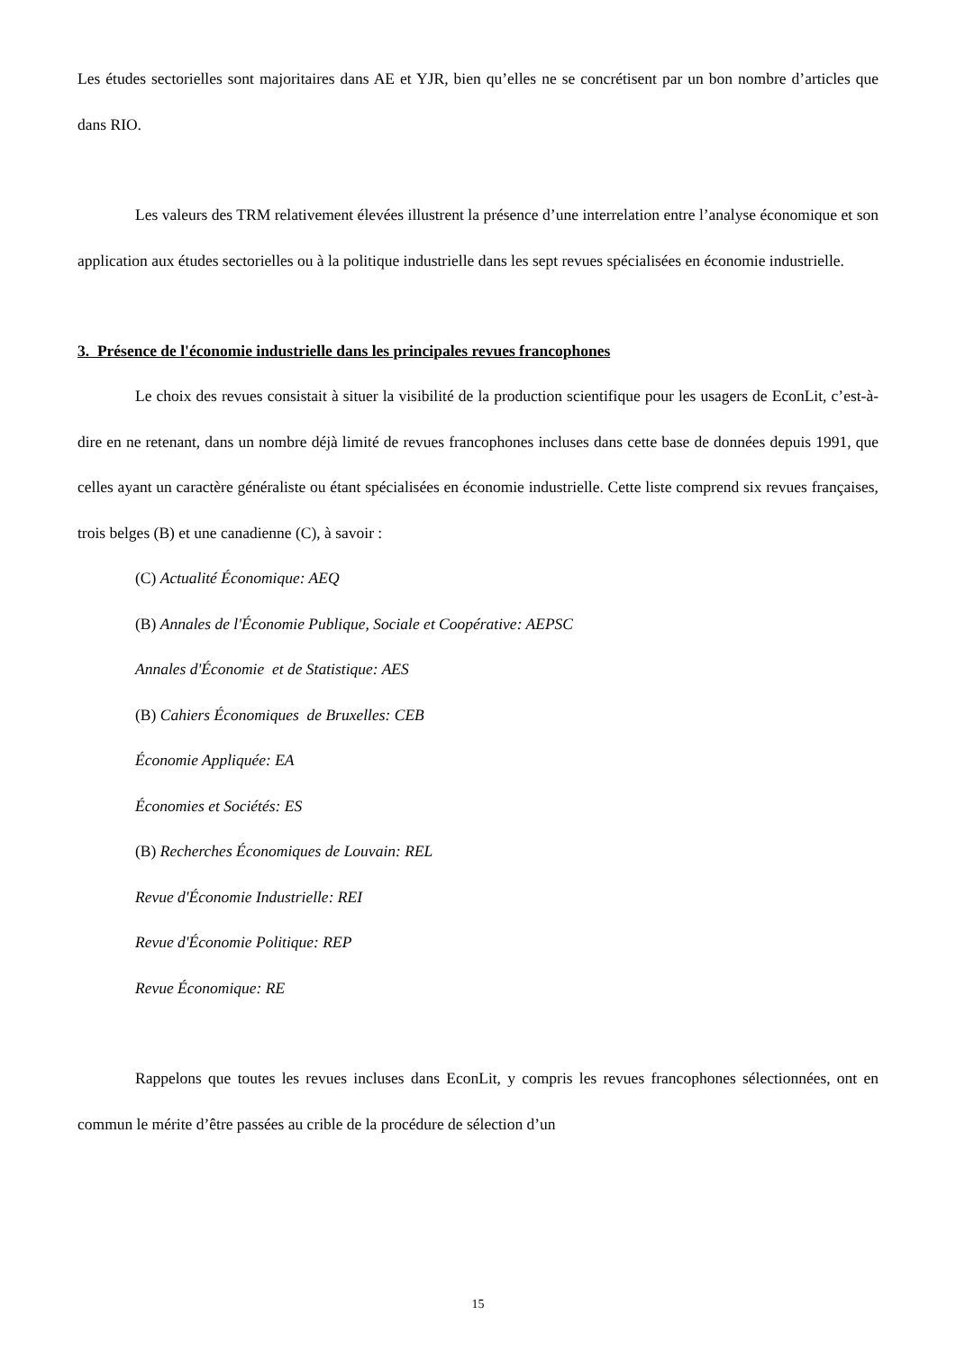Les études sectorielles sont majoritaires dans AE et YJR, bien qu’elles ne se concrétisent par un bon nombre d’articles que dans RIO.
Les valeurs des TRM relativement élevées illustrent la présence d’une interrelation entre l’analyse économique et son application aux études sectorielles ou à la politique industrielle dans les sept revues spécialisées en économie industrielle.
3. Présence de l'économie industrielle dans les principales revues francophones
Le choix des revues consistait à situer la visibilité de la production scientifique pour les usagers de EconLit, c’est-à-dire en ne retenant, dans un nombre déjà limité de revues francophones incluses dans cette base de données depuis 1991, que celles ayant un caractère généraliste ou étant spécialisées en économie industrielle. Cette liste comprend six revues françaises, trois belges (B) et une canadienne (C), à savoir :
(C) Actualité Économique: AEQ
(B) Annales de l'Économie Publique, Sociale et Coopérative: AEPSC
Annales d'Économie et de Statistique: AES
(B) Cahiers Économiques de Bruxelles: CEB
Économie Appliquée: EA
Économies et Sociétés: ES
(B) Recherches Économiques de Louvain: REL
Revue d'Économie Industrielle: REI
Revue d'Économie Politique: REP
Revue Économique: RE
Rappelons que toutes les revues incluses dans EconLit, y compris les revues francophones sélectionnées, ont en commun le mérite d’être passées au crible de la procédure de sélection d’un
15